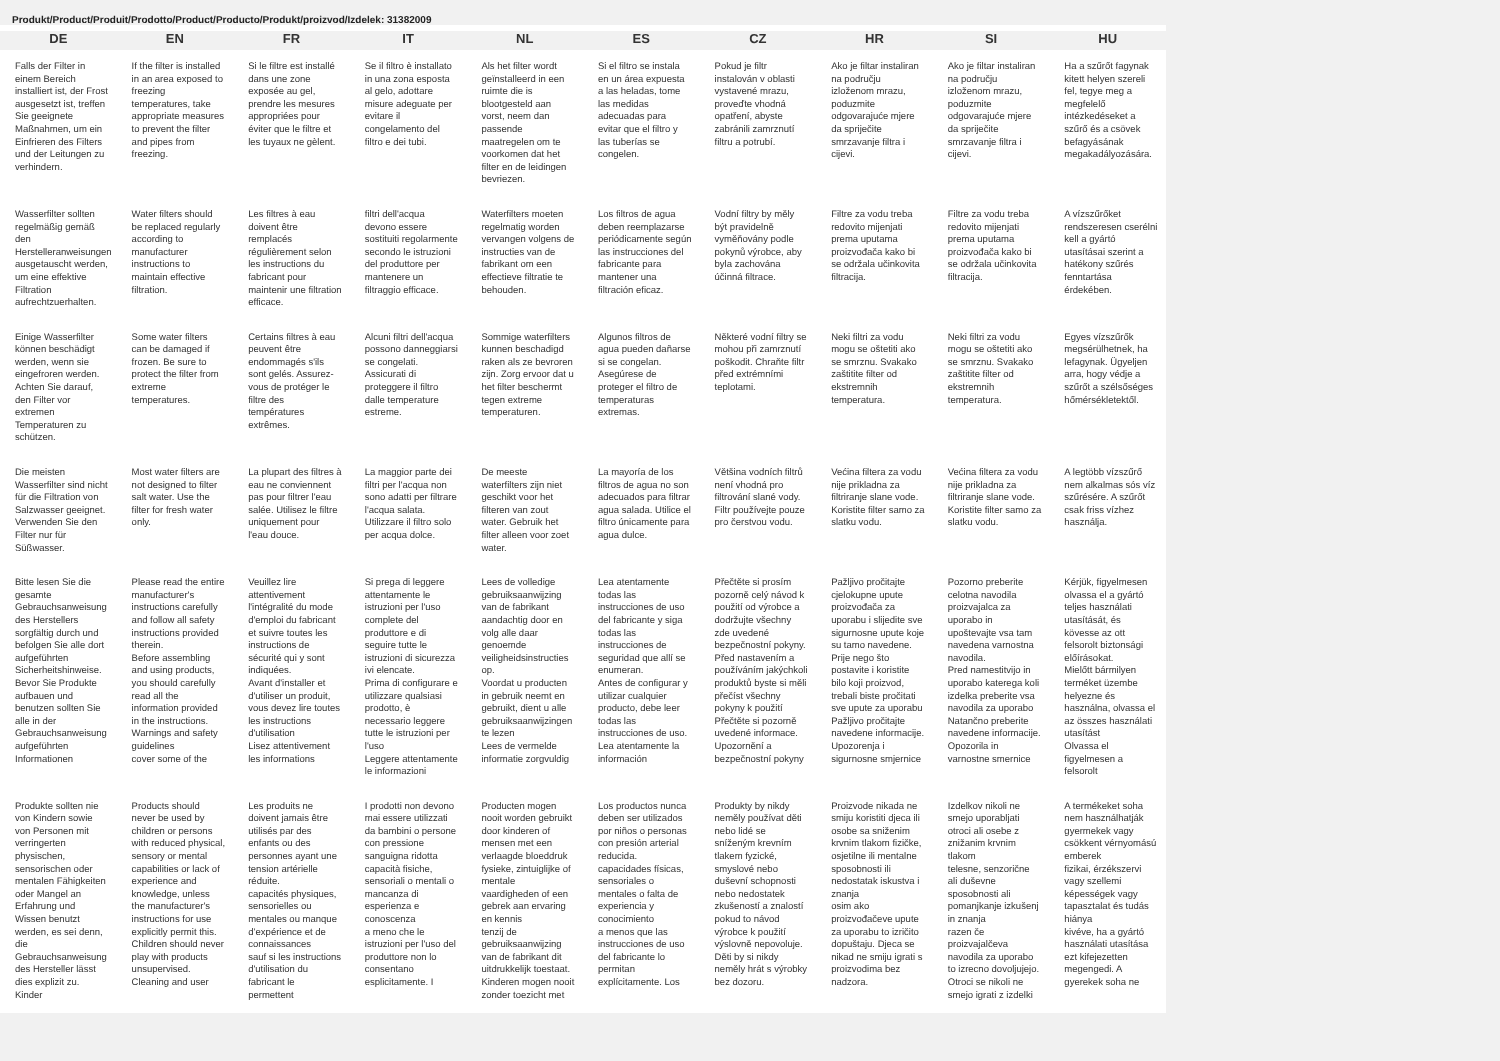Produkt/Product/Produit/Prodotto/Product/Producto/Produkt/proizvod/Izdelek: 31382009
| DE | EN | FR | IT | NL | ES | CZ | HR | SI | HU |
| --- | --- | --- | --- | --- | --- | --- | --- | --- | --- |
| Falls der Filter in einem Bereich installiert ist, der Frost ausgesetzt ist, treffen Sie geeignete Maßnahmen, um ein Einfrieren des Filters und der Leitungen zu verhindern. | If the filter is installed in an area exposed to freezing temperatures, take appropriate measures to prevent the filter and pipes from freezing. | Si le filtre est installé dans une zone exposée au gel, prendre les mesures appropriées pour éviter que le filtre et les tuyaux ne gèlent. | Se il filtro è installato in una zona esposta al gelo, adottare misure adeguate per evitare il congelamento del filtro e dei tubi. | Als het filter wordt geïnstalleerd in een ruimte die is blootgesteld aan vorst, neem dan passende maatregelen om te voorkomen dat het filter en de leidingen bevriezen. | Si el filtro se instala en un área expuesta a las heladas, tome las medidas adecuadas para evitar que el filtro y las tuberías se congelen. | Pokud je filtr instalován v oblasti vystavené mrazu, proveďte vhodná opatření, abyste zabránili zamrznutí filtru a potrubí. | Ako je filtar instaliran na području izloženom mrazu, poduzmite odgovarajuće mjere da spriječite smrzavanje filtra i cijevi. | Ako je filtar instaliran na području izloženom mrazu, poduzmite odgovarajuće mjere da spriječite smrzavanje filtra i cijevi. | Ha a szűrőt fagynak kitett helyen szereli fel, tegye meg a megfelelő intézkedéseket a szűrő és a csövek befagyásának megakadályozására. |
| Wasserfilter sollten regelmäßig gemäß den Herstelleranweisungen ausgetauscht werden, um eine effektive Filtration aufrechtzuerhalten. | Water filters should be replaced regularly according to manufacturer instructions to maintain effective filtration. | Les filtres à eau doivent être remplacés régulièrement selon les instructions du fabricant pour maintenir une filtration efficace. | filtri dell'acqua devono essere sostituiti regolarmente secondo le istruzioni del produttore per mantenere un filtraggio efficace. | Waterfilters moeten regelmatig worden vervangen volgens de instructies van de fabrikant om een effectieve filtratie te behouden. | Los filtros de agua deben reemplazarse periódicamente según las instrucciones del fabricante para mantener una filtración eficaz. | Vodní filtry by měly být pravidelně vyměňovány podle pokynů výrobce, aby byla zachována účinná filtrace. | Filtre za vodu treba redovito mijenjati prema uputama proizvođača kako bi se održala učinkovita filtracija. | Filtre za vodu treba redovito mijenjati prema uputama proizvođača kako bi se održala učinkovita filtracija. | A vízszűrőket rendszeresen cserélni kell a gyártó utasításai szerint a hatékony szűrés fenntartása érdekében. |
| Einige Wasserfilter können beschädigt werden, wenn sie eingefroren werden. Achten Sie darauf, den Filter vor extremen Temperaturen zu schützen. | Some water filters can be damaged if frozen. Be sure to protect the filter from extreme temperatures. | Certains filtres à eau peuvent être endommagés s'ils sont gelés. Assurez-vous de protéger le filtre des températures extrêmes. | Alcuni filtri dell'acqua possono danneggiarsi se congelati. Assicurati di proteggere il filtro dalle temperature estreme. | Sommige waterfilters kunnen beschadigd raken als ze bevroren zijn. Zorg ervoor dat u het filter beschermt tegen extreme temperaturen. | Algunos filtros de agua pueden dañarse si se congelan. Asegúrese de proteger el filtro de temperaturas extremas. | Některé vodní filtry se mohou při zamrznutí poškodit. Chraňte filtr před extrémními teplotami. | Neki filtri za vodu mogu se oštetiti ako se smrznu. Svakako zaštitite filter od ekstremnih temperatura. | Neki filtri za vodu mogu se oštetiti ako se smrznu. Svakako zaštitite filter od ekstremnih temperatura. | Egyes vízszűrők megsérülhetnek, ha lefagynak. Ügyeljen arra, hogy védje a szűrőt a szélsőséges hőmérsékletektől. |
| Die meisten Wasserfilter sind nicht für die Filtration von Salzwasser geeignet. Verwenden Sie den Filter nur für Süßwasser. | Most water filters are not designed to filter salt water. Use the filter for fresh water only. | La plupart des filtres à eau ne conviennent pas pour filtrer l'eau salée. Utilisez le filtre uniquement pour l'eau douce. | La maggior parte dei filtri per l'acqua non sono adatti per filtrare l'acqua salata. Utilizzare il filtro solo per acqua dolce. | De meeste waterfilters zijn niet geschikt voor het filteren van zout water. Gebruik het filter alleen voor zoet water. | La mayoría de los filtros de agua no son adecuados para filtrar agua salada. Utilice el filtro únicamente para agua dulce. | Většina vodních filtrů není vhodná pro filtrování slané vody. Filtr používejte pouze pro čerstvou vodu. | Većina filtera za vodu nije prikladna za filtriranje slane vode. Koristite filter samo za slatku vodu. | Većina filtera za vodu nije prikladna za filtriranje slane vode. Koristite filter samo za slatku vodu. | A legtöbb vízszűrő nem alkalmas sós víz szűrésére. A szűrőt csak friss vízhez használja. |
| Bitte lesen Sie die gesamte Gebrauchsanweisung des Herstellers sorgfältig durch und befolgen Sie alle dort aufgeführten Sicherheitshinweise. Bevor Sie Produkte aufbauen und benutzen sollten Sie alle in der Gebrauchsanweisung aufgeführten Informationen | Please read the entire manufacturer's instructions carefully and follow all safety instructions provided therein. Before assembling and using products, you should carefully read all the information provided in the instructions. Warnings and safety guidelines cover some of the | Veuillez lire attentivement l'intégralité du mode d'emploi du fabricant et suivre toutes les instructions de sécurité qui y sont indiquées. Avant d'installer et d'utiliser un produit, vous devez lire toutes les instructions d'utilisation Lisez attentivement les informations | Si prega di leggere attentamente le istruzioni per l'uso complete del produttore e di seguire tutte le istruzioni di sicurezza ivi elencate. Prima di configurare e utilizzare qualsiasi prodotto, è necessario leggere tutte le istruzioni per l'uso Leggere attentamente le informazioni | Lees de volledige gebruiksaanwijzing van de fabrikant aandachtig door en volg alle daar genoemde veiligheidsinstructies op. Voordat u producten in gebruik neemt en gebruikt, dient u alle gebruiksaanwijzingen te lezen Lees de vermelde informatie zorgvuldig | Lea atentamente todas las instrucciones de uso del fabricante y siga todas las instrucciones de seguridad que allí se enumeran. Antes de configurar y utilizar cualquier producto, debe leer todas las instrucciones de uso. Lea atentamente la información | Přečtěte si prosím pozorně celý návod k použití od výrobce a dodržujte všechny zde uvedené bezpečnostní pokyny. Před nastavením a používáním jakýchkoli produktů byste si měli přečíst všechny pokyny k použití Přečtěte si pozorně uvedené informace. Upozornění a bezpečnostní pokyny | Pažljivo pročitajte cjelokupne upute proizvođača za uporabu i slijedite sve sigurnosne upute koje su tamo navedene. Prije nego što postavite i koristite bilo koji proizvod, trebali biste pročitati sve upute za uporabu Pažljivo pročitajte navedene informacije. Upozorenja i sigurnosne smjernice | Pozorno preberite celotna navodila proizvajalca za uporabo in upoštevajte vsa tam navedena varnostna navodila. Pred namestitvijo in uporabo katerega koli izdelka preberite vsa navodila za uporabo Natančno preberite navedene informacije. Opozorila in varnostne smernice | Kérjük, figyelmesen olvassa el a gyártó teljes használati utasítását, és kövesse az ott felsorolt biztonsági előírásokat. Mielőtt bármilyen terméket üzembe helyezne és használna, olvassa el az összes használati utasítást Olvassa el figyelmesen a felsorolt |
| Produkte sollten nie von Kindern sowie von Personen mit verringerten physischen, sensorischen oder mentalen Fähigkeiten oder Mangel an Erfahrung und Wissen benutzt werden, es sei denn, die Gebrauchsanweisung des Hersteller lässt dies explizit zu. Kinder | Products should never be used by children or persons with reduced physical, sensory or mental capabilities or lack of experience and knowledge, unless the manufacturer's instructions for use explicitly permit this. Children should never play with products unsupervised. Cleaning and user | Les produits ne doivent jamais être utilisés par des enfants ou des personnes ayant une tension artérielle réduite. capacités physiques, sensorielles ou mentales ou manque d’expérience et de connaissances sauf si les instructions d'utilisation du fabricant le permettent | I prodotti non devono mai essere utilizzati da bambini o persone con pressione sanguigna ridotta capacità fisiche, sensoriali o mentali o mancanza di esperienza e conoscenza a meno che le istruzioni per l'uso del produttore non lo consentano esplicitamente. I | Producten mogen nooit worden gebruikt door kinderen of mensen met een verlaagde bloeddruk fysieke, zintuiglijke of mentale vaardigheden of een gebrek aan ervaring en kennis tenzij de gebruiksaanwijzing van de fabrikant dit uitdrukkelijk toestaat. Kinderen mogen nooit zonder toezicht met | Los productos nunca deben ser utilizados por niños o personas con presión arterial reducida. capacidades físicas, sensoriales o mentales o falta de experiencia y conocimiento a menos que las instrucciones de uso del fabricante lo permitan explícitamente. Los | Produkty by nikdy neměly používat děti nebo lidé se sníženým krevním tlakem fyzické, smyslové nebo duševní schopnosti nebo nedostatek zkušeností a znalostí pokud to návod výrobce k použití výslovně nepovoluje. Děti by si nikdy neměly hrát s výrobky bez dozoru. | Proizvode nikada ne smiju koristiti djeca ili osobe sa sniženim krvnim tlakom fizičke, osjetilne ili mentalne sposobnosti ili nedostatak iskustva i znanja osim ako proizvođačeve upute za uporabu to izričito dopuštaju. Djeca se nikad ne smiju igrati s proizvodima bez nadzora. | Izdelkov nikoli ne smejo uporabljati otroci ali osebe z znižanim krvnim tlakom telesne, senzorične ali duševne sposobnosti ali pomanjkanje izkušenj in znanja razen če proizvajalčeva navodila za uporabo to izrecno dovoljujejo. Otroci se nikoli ne smejo igrati z izdelki | A termékeket soha nem használhatják gyermekek vagy csökkent vérnyomású emberek fizikai, érzékszervi vagy szellemi képességek vagy tapasztalat és tudás hiánya kivéve, ha a gyártó használati utasítása ezt kifejezetten megengedi. A gyerekek soha ne |